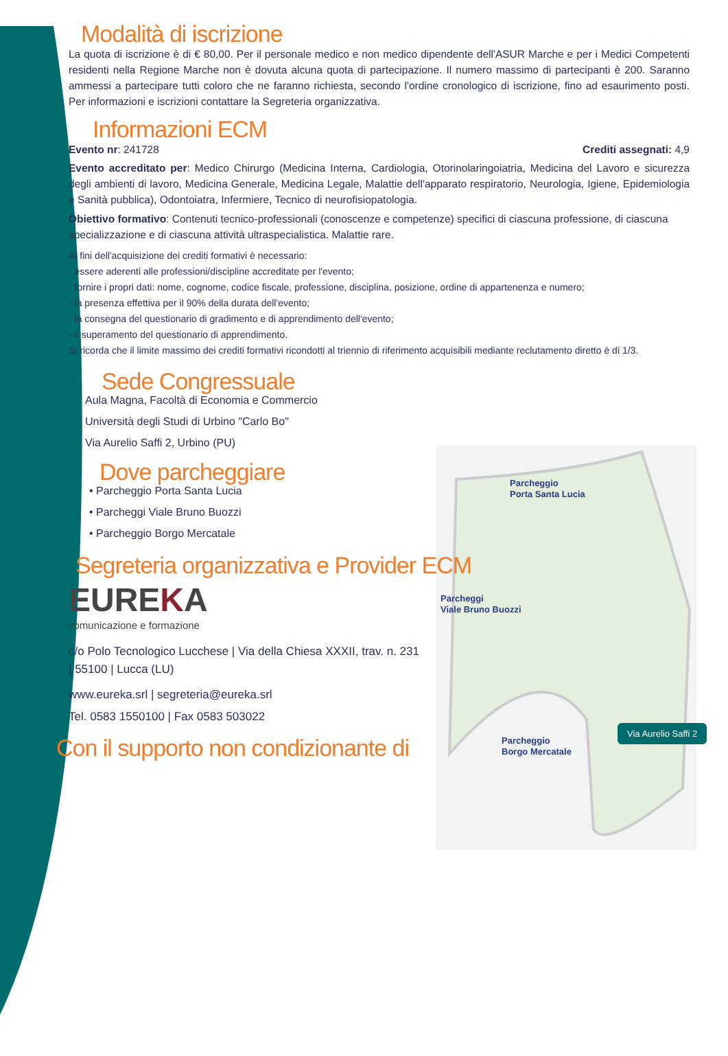Parcheggio
Porta Santa Lucia
Parcheggi
Viale Bruno Buozzi
Parcheggio
Borgo Mercatale
Via Aurelio Saffi 2
Modalità di iscrizione
La quota di iscrizione è di € 80,00. Per il personale medico e non medico dipendente dell'ASUR Marche e per i Medici Competenti residenti nella Regione Marche non è dovuta alcuna quota di partecipazione. Il numero massimo di partecipanti è 200. Saranno ammessi a partecipare tutti coloro che ne faranno richiesta, secondo l'ordine cronologico di iscrizione, fino ad esaurimento posti. Per informazioni e iscrizioni contattare la Segreteria organizzativa.
Informazioni ECM
Evento nr: 241728 Crediti assegnati: 4,9
Evento accreditato per: Medico Chirurgo (Medicina Interna, Cardiologia, Otorinolaringoiatria, Medicina del Lavoro e sicurezza degli ambienti di lavoro, Medicina Generale, Medicina Legale, Malattie dell'apparato respiratorio, Neurologia, Igiene, Epidemiologia e Sanità pubblica), Odontoiatra, Infermiere, Tecnico di neurofisiopatologia.
Obiettivo formativo: Contenuti tecnico-professionali (conoscenze e competenze) specifici di ciascuna professione, di ciascuna specializzazione e di ciascuna attività ultraspecialistica. Malattie rare.
Ai fini dell'acquisizione dei crediti formativi è necessario:
- essere aderenti alle professioni/discipline accreditate per l'evento;
- fornire i propri dati: nome, cognome, codice fiscale, professione, disciplina, posizione, ordine di appartenenza e numero;
- la presenza effettiva per il 90% della durata dell'evento;
- la consegna del questionario di gradimento e di apprendimento dell'evento;
- il superamento del questionario di apprendimento.
Si ricorda che il limite massimo dei crediti formativi ricondotti al triennio di riferimento acquisibili mediante reclutamento diretto è di 1/3.
Sede Congressuale
Aula Magna, Facoltà di Economia e Commercio
Università degli Studi di Urbino "Carlo Bo"
Via Aurelio Saffi 2, Urbino (PU)
Dove parcheggiare
• Parcheggio Porta Santa Lucia
• Parcheggi Viale Bruno Buozzi
• Parcheggio Borgo Mercatale
Segreteria organizzativa e Provider ECM
EUREKA
comunicazione e formazione
c/o Polo Tecnologico Lucchese | Via della Chiesa XXXII, trav. n. 231 | 55100 | Lucca (LU)
www.eureka.srl | segreteria@eureka.srl
Tel. 0583 1550100 | Fax 0583 503022
Con il supporto non condizionante di